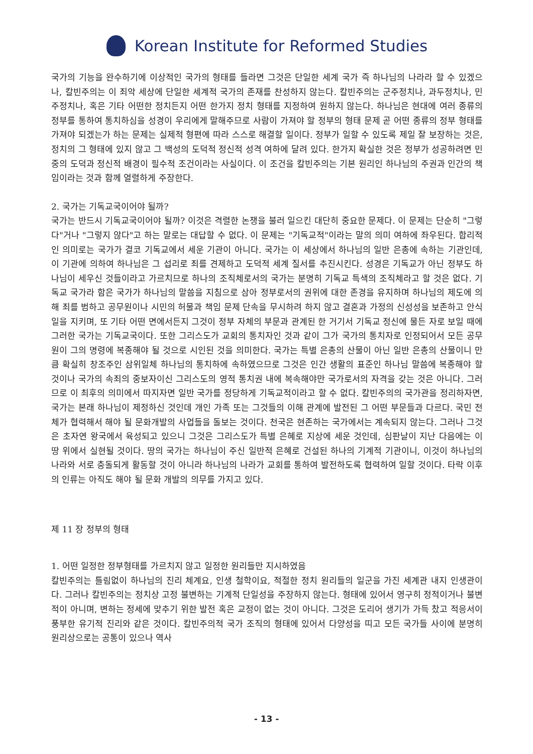Korean Institute for Reformed Studies
국가의 기능을 완수하기에 이상적인 국가의 형태를 들라면 그것은 단일한 세계 국가 즉 하나님의 나라라 할 수 있겠으나, 칼빈주의는 이 죄악 세상에 단일한 세계적 국가의 존재를 찬성하지 않는다. 칼빈주의는 군주정치나, 과두정치나, 민주정치나, 혹은 기타 어떤한 정치든지 어떤 한가지 정치 형태를 지정하여 원하지 않는다. 하나님은 현대에 여러 종류의 정부를 통하여 통치하심을 성경이 우리에게 말해주므로 사람이 가져야 할 정부의 형태 문제 곧 어떤 종류의 정부 형태를 가져야 되겠는가 하는 문제는 실제적 형편에 따라 스스로 해결할 일이다. 정부가 일할 수 있도록 제일 잘 보장하는 것은, 정치의 그 형태에 있지 않고 그 백성의 도덕적 정신적 성격 여하에 달려 있다. 한가지 확실한 것은 정부가 성공하려면 민중의 도덕과 정신적 배경이 필수적 조건이라는 사실이다. 이 조건을 칼빈주의는 기본 원리인 하나님의 주권과 인간의 책임이라는 것과 함께 열렬하게 주장한다.
2. 국가는 기독교국이어야 될까?
국가는 반드시 기독교국이어야 될까? 이것은 격렬한 논쟁을 불러 일으킨 대단히 중요한 문제다. 이 문제는 단순히 "그렇다"거나 "그렇지 않다"고 하는 말로는 대답할 수 없다. 이 문제는 "기독교적"이라는 말의 의미 여하에 좌우된다. 합리적인 의미로는 국가가 결코 기독교에서 세운 기관이 아니다. 국가는 이 세상에서 하나님의 일반 은총에 속하는 기관인데, 이 기관에 의하여 하나님은 그 섭리로 죄를 견제하고 도덕적 세계 질서를 추진시킨다. 성경은 기독교가 아닌 정부도 하나님이 세우신 것들이라고 가르치므로 하나의 조직체로서의 국가는 분명히 기독교 특색의 조직체라고 할 것은 없다. 기독교 국가라 함은 국가가 하나님의 말씀을 지침으로 삼아 정부로서의 권위에 대한 존경을 유지하며 하나님의 제도에 의해 죄를 범하고 공무원이나 시민의 허물과 책임 문제 단속을 무시하려 하지 않고 결혼과 가정의 신성성을 보존하고 안식일을 지키며, 또 기타 어떤 면에서든지 그것이 정부 자체의 부문과 관계된 한 거기서 기독교 정신에 물든 자로 보일 때에 그러한 국가는 기독교국이다. 또한 그리스도가 교회의 통치자인 것과 같이 그가 국가의 통치자로 인정되어서 모든 공무원이 그의 명령에 복종해야 될 것으로 시인된 것을 의미한다. 국가는 특별 은총의 산물이 아닌 일반 은총의 산물이니 만큼 확실히 창조주인 삼위일체 하나님의 통치하에 속하였으므로 그것은 인간 생활의 표준인 하나님 말씀에 복종해야 할 것이나 국가의 속죄의 중보자이신 그리스도의 영적 통치권 내에 복속해야만 국가로서의 자격을 갖는 것은 아니다. 그러므로 이 최후의 의미에서 따지자면 일반 국가를 정당하게 기독교적이라고 할 수 없다. 칼빈주의의 국가관을 정리하자면, 국가는 본래 하나님이 제정하신 것인데 개인 가족 또는 그것들의 이해 관계에 발전된 그 어떤 부문들과 다르다. 국민 전체가 협력해서 해야 될 문화개발의 사업들을 돌보는 것이다. 천국은 현존하는 국가에서는 계속되지 않는다. 그러나 그것은 초자연 왕국에서 육성되고 있으니 그것은 그리스도가 특별 은혜로 지상에 세운 것인데, 심판날이 지난 다음에는 이 땅 위에서 실현될 것이다. 땅의 국가는 하나님이 주신 일반적 은혜로 건설된 하나의 기계적 기관이니, 이것이 하나님의 나라와 서로 충돌되게 활동할 것이 아니라 하나님의 나라가 교회를 통하여 발전하도록 협력하여 일할 것이다. 타락 이후의 인류는 아직도 해야 될 문화 개발의 의무를 가지고 있다.
제 11 장 정부의 형태
1. 어떤 일정한 정부형태를 가르치지 않고 일정한 원리들만 지시하였음
칼빈주의는 틀림없이 하나님의 진리 체계요, 인생 철학이요, 적절한 정치 원리들의 일군을 가진 세계관 내지 인생관이다. 그러나 칼빈주의는 정치상 고정 불변하는 기계적 단일성을 주장하지 않는다. 형태에 있어서 영구히 정적이거나 불변적이 아니며, 변하는 정세에 맞추기 위한 발전 혹은 교정이 없는 것이 아니다. 그것은 도리어 생기가 가득 찼고 적응서이 풍부한 유기적 진리와 같은 것이다. 칼빈주의적 국가 조직의 형태에 있어서 다양성을 띠고 모든 국가들 사이에 분명히 원리상으로는 공통이 있으나 역사
- 13 -